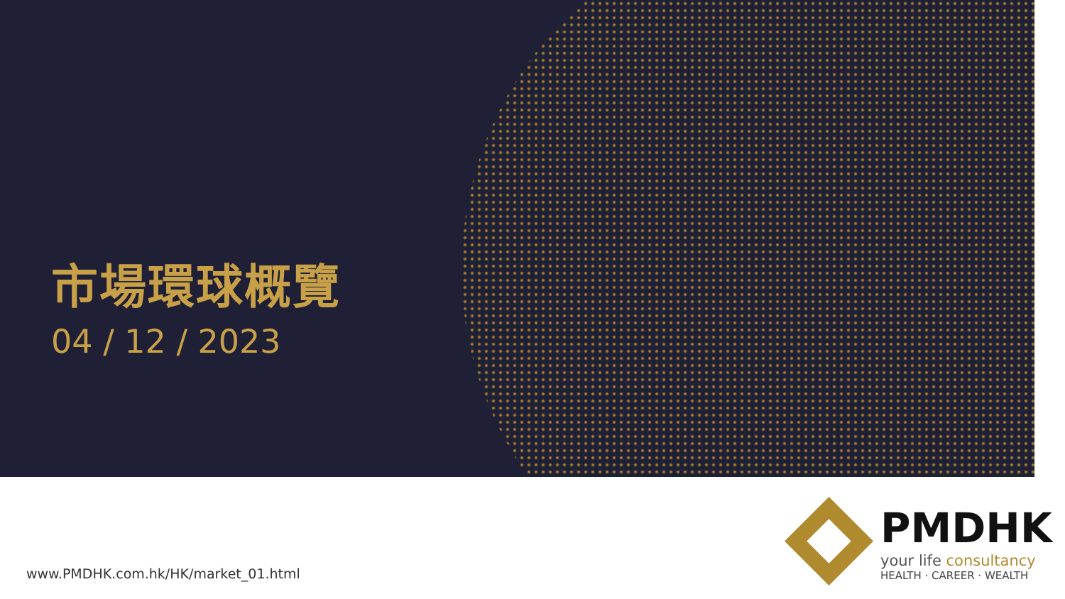市場環球概覽
04 / 12 / 2023
PMDHK
your life consultancy
HEALTH · CAREER · WEALTH
www.PMDHK.com.hk/HK/market_01.html